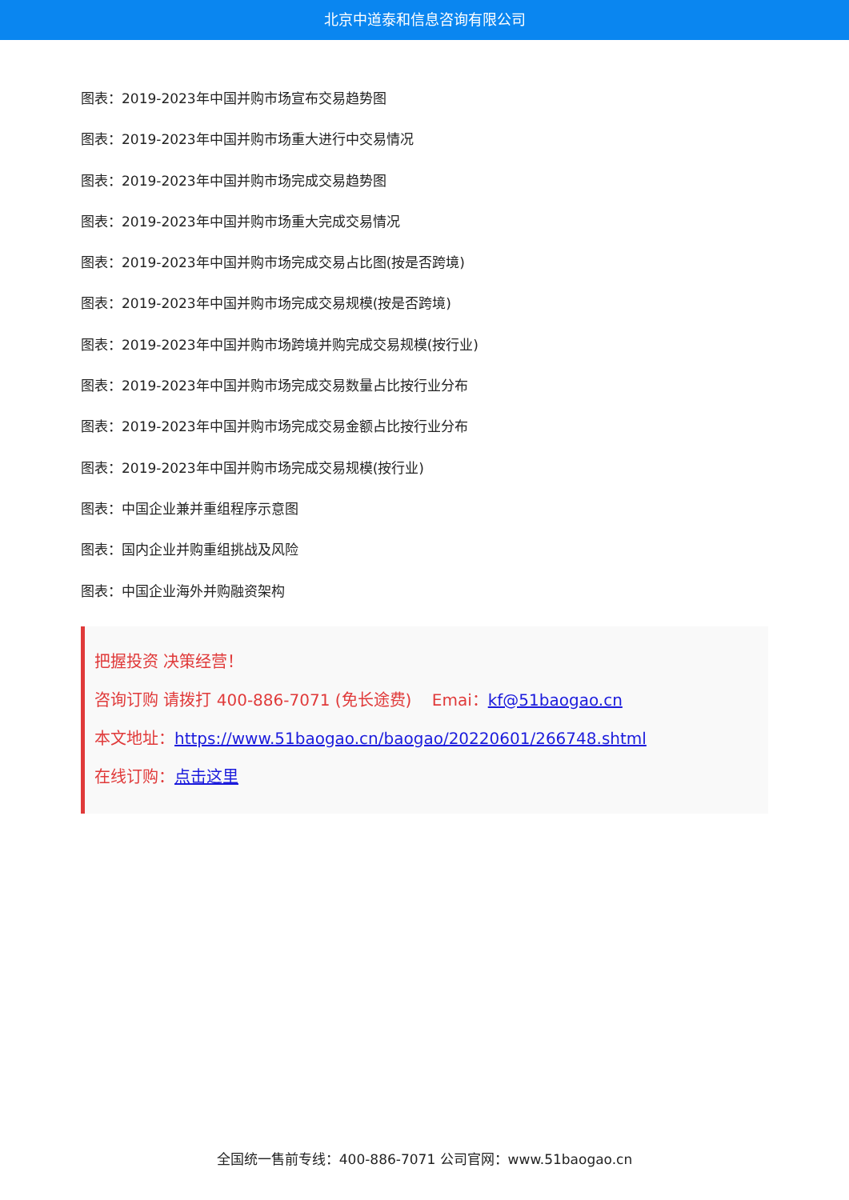北京中道泰和信息咨询有限公司
图表：2019-2023年中国并购市场宣布交易趋势图
图表：2019-2023年中国并购市场重大进行中交易情况
图表：2019-2023年中国并购市场完成交易趋势图
图表：2019-2023年中国并购市场重大完成交易情况
图表：2019-2023年中国并购市场完成交易占比图(按是否跨境)
图表：2019-2023年中国并购市场完成交易规模(按是否跨境)
图表：2019-2023年中国并购市场跨境并购完成交易规模(按行业)
图表：2019-2023年中国并购市场完成交易数量占比按行业分布
图表：2019-2023年中国并购市场完成交易金额占比按行业分布
图表：2019-2023年中国并购市场完成交易规模(按行业)
图表：中国企业兼并重组程序示意图
图表：国内企业并购重组挑战及风险
图表：中国企业海外并购融资架构
把握投资 决策经营！
咨询订购 请拨打 400-886-7071 (免长途费) Emai：kf@51baogao.cn
本文地址：https://www.51baogao.cn/baogao/20220601/266748.shtml
在线订购：点击这里
全国统一售前专线：400-886-7071 公司官网：www.51baogao.cn